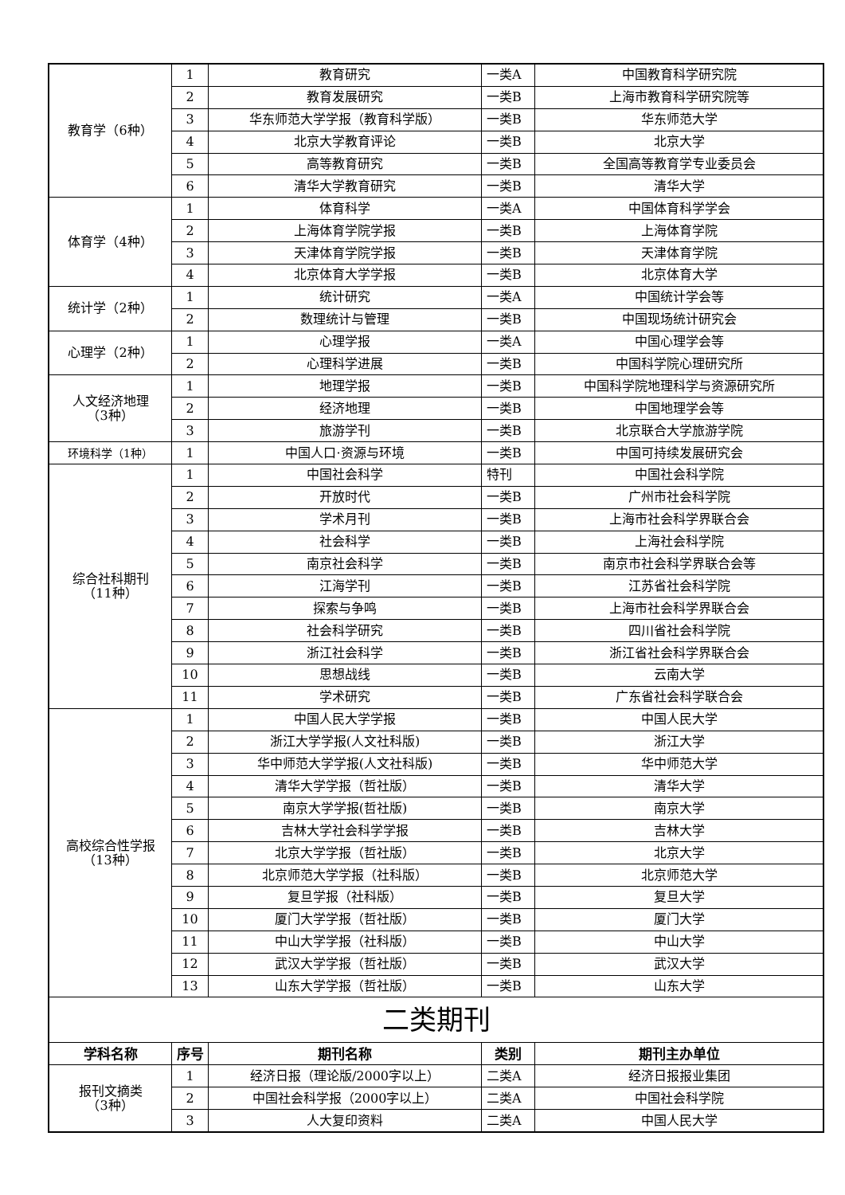| 教育学（6种） | 1 | 教育研究 | 一类A | 中国教育科学研究院 |
| | 2 | 教育发展研究 | 一类B | 上海市教育科学研究院等 |
| | 3 | 华东师范大学学报（教育科学版） | 一类B | 华东师范大学 |
| | 4 | 北京大学教育评论 | 一类B | 北京大学 |
| | 5 | 高等教育研究 | 一类B | 全国高等教育学专业委员会 |
| | 6 | 清华大学教育研究 | 一类B | 清华大学 |
| 体育学（4种） | 1 | 体育科学 | 一类A | 中国体育科学学会 |
| | 2 | 上海体育学院学报 | 一类B | 上海体育学院 |
| | 3 | 天津体育学院学报 | 一类B | 天津体育学院 |
| | 4 | 北京体育大学学报 | 一类B | 北京体育大学 |
| 统计学（2种） | 1 | 统计研究 | 一类A | 中国统计学会等 |
| | 2 | 数理统计与管理 | 一类B | 中国现场统计研究会 |
| 心理学（2种） | 1 | 心理学报 | 一类A | 中国心理学会等 |
| | 2 | 心理科学进展 | 一类B | 中国科学院心理研究所 |
| 人文经济地理 （3种） | 1 | 地理学报 | 一类B | 中国科学院地理科学与资源研究所 |
| | 2 | 经济地理 | 一类B | 中国地理学会等 |
| | 3 | 旅游学刊 | 一类B | 北京联合大学旅游学院 |
| 环境科学（1种） | 1 | 中国人口·资源与环境 | 一类B | 中国可持续发展研究会 |
| 综合社科期刊 （11种） | 1 | 中国社会科学 | 特刊 | 中国社会科学院 |
| | 2 | 开放时代 | 一类B | 广州市社会科学院 |
| | 3 | 学术月刊 | 一类B | 上海市社会科学界联合会 |
| | 4 | 社会科学 | 一类B | 上海社会科学院 |
| | 5 | 南京社会科学 | 一类B | 南京市社会科学界联合会等 |
| | 6 | 江海学刊 | 一类B | 江苏省社会科学院 |
| | 7 | 探索与争鸣 | 一类B | 上海市社会科学界联合会 |
| | 8 | 社会科学研究 | 一类B | 四川省社会科学院 |
| | 9 | 浙江社会科学 | 一类B | 浙江省社会科学界联合会 |
| | 10 | 思想战线 | 一类B | 云南大学 |
| | 11 | 学术研究 | 一类B | 广东省社会科学联合会 |
| 高校综合性学报 （13种） | 1 | 中国人民大学学报 | 一类B | 中国人民大学 |
| | 2 | 浙江大学学报(人文社科版) | 一类B | 浙江大学 |
| | 3 | 华中师范大学学报(人文社科版) | 一类B | 华中师范大学 |
| | 4 | 清华大学学报（哲社版） | 一类B | 清华大学 |
| | 5 | 南京大学学报(哲社版) | 一类B | 南京大学 |
| | 6 | 吉林大学社会科学学报 | 一类B | 吉林大学 |
| | 7 | 北京大学学报（哲社版） | 一类B | 北京大学 |
| | 8 | 北京师范大学学报（社科版） | 一类B | 北京师范大学 |
| | 9 | 复旦学报（社科版） | 一类B | 复旦大学 |
| | 10 | 厦门大学学报（哲社版） | 一类B | 厦门大学 |
| | 11 | 中山大学学报（社科版） | 一类B | 中山大学 |
| | 12 | 武汉大学学报（哲社版） | 一类B | 武汉大学 |
| | 13 | 山东大学学报（哲社版） | 一类B | 山东大学 |
| 二类期刊 | | | | |
| 学科名称 | 序号 | 期刊名称 | 类别 | 期刊主办单位 |
| 报刊文摘类 （3种） | 1 | 经济日报（理论版/2000字以上） | 二类A | 经济日报报业集团 |
| | 2 | 中国社会科学报（2000字以上） | 二类A | 中国社会科学院 |
| | 3 | 人大复印资料 | 二类A | 中国人民大学 |